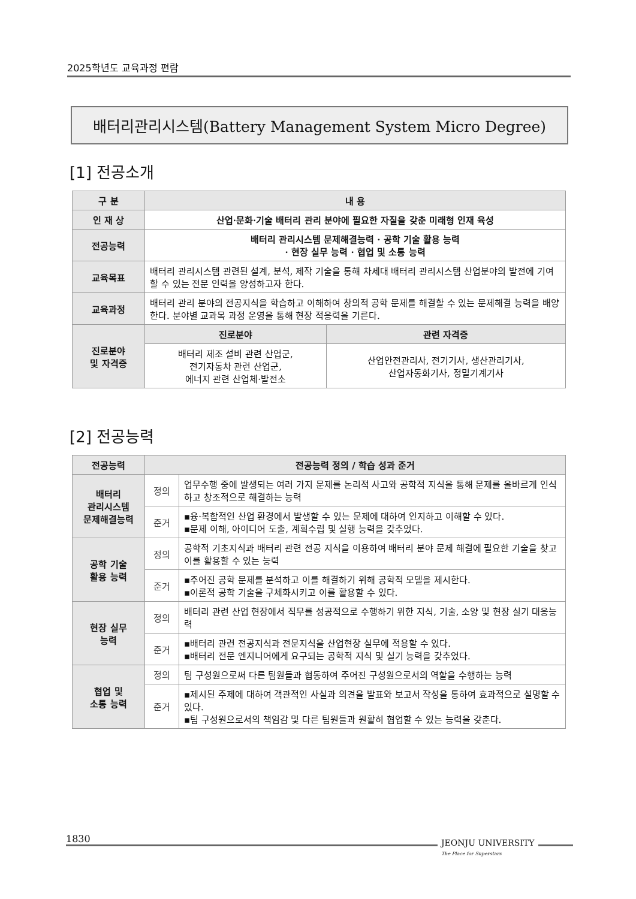2025학년도 교육과정 편람
배터리관리시스템(Battery Management System Micro Degree)
[1] 전공소개
| 구 분 | 내 용 | |
| --- | --- | --- |
| 인 재 상 | 산업·문화·기술 배터리 관리 분야에 필요한 자질을 갖춘 미래형 인재 육성 | |
| 전공능력 | 배터리 관리시스템 문제해결능력 · 공학 기술 활용 능력 · 현장 실무 능력 · 협업 및 소통 능력 | |
| 교육목표 | 배터리 관리시스템 관련된 설계, 분석, 제작 기술을 통해 차세대 배터리 관리시스템 산업분야의 발전에 기여할 수 있는 전문 인력을 양성하고자 한다. | |
| 교육과정 | 배터리 관리 분야의 전공지식을 학습하고 이해하여 창의적 공학 문제를 해결할 수 있는 문제해결 능력을 배양한다. 분야별 교과목 과정 운영을 통해 현장 적응력을 기른다. | |
| 진로분야 및 자격증 | 진로분야 | 관련 자격증 |
| | 배터리 제조 설비 관련 산업군, 전기자동차 관련 산업군, 에너지 관련 산업체·발전소 | 산업안전관리사, 전기기사, 생산관리기사, 산업자동화기사, 정밀기계기사 |
[2] 전공능력
| 전공능력 | 전공능력 정의 / 학습 성과 준거 | |
| --- | --- | --- |
| 배터리 관리시스템 문제해결능력 | 정의 | 업무수행 중에 발생되는 여러 가지 문제를 논리적 사고와 공학적 지식을 통해 문제를 올바르게 인식하고 창조적으로 해결하는 능력 |
| | 준거 | ▪융·복합적인 산업 환경에서 발생할 수 있는 문제에 대하여 인지하고 이해할 수 있다. ▪문제 이해, 아이디어 도출, 계획수립 및 실행 능력을 갖추었다. |
| 공학 기술 활용 능력 | 정의 | 공학적 기초지식과 배터리 관련 전공 지식을 이용하여 배터리 분야 문제 해결에 필요한 기술을 찾고 이를 활용할 수 있는 능력 |
| | 준거 | ▪주어진 공학 문제를 분석하고 이를 해결하기 위해 공학적 모델을 제시한다. ▪이론적 공학 기술을 구체화시키고 이를 활용할 수 있다. |
| 현장 실무 능력 | 정의 | 배터리 관련 산업 현장에서 직무를 성공적으로 수행하기 위한 지식, 기술, 소양 및 현장 실기 대응능력 |
| | 준거 | ▪배터리 관련 전공지식과 전문지식을 산업현장 실무에 적용할 수 있다. ▪배터리 전문 엔지니어에게 요구되는 공학적 지식 및 실기 능력을 갖추었다. |
| 협업 및 소통 능력 | 정의 | 팀 구성원으로써 다른 팀원들과 협동하여 주어진 구성원으로서의 역할을 수행하는 능력 |
| | 준거 | ▪제시된 주제에 대하여 객관적인 사실과 의견을 발표와 보고서 작성을 통하여 효과적으로 설명할 수 있다. ▪팀 구성원으로서의 책임감 및 다른 팀원들과 원활히 협업할 수 있는 능력을 갖춘다. |
1830
JEONJU UNIVERSITY
The Place for Superstars